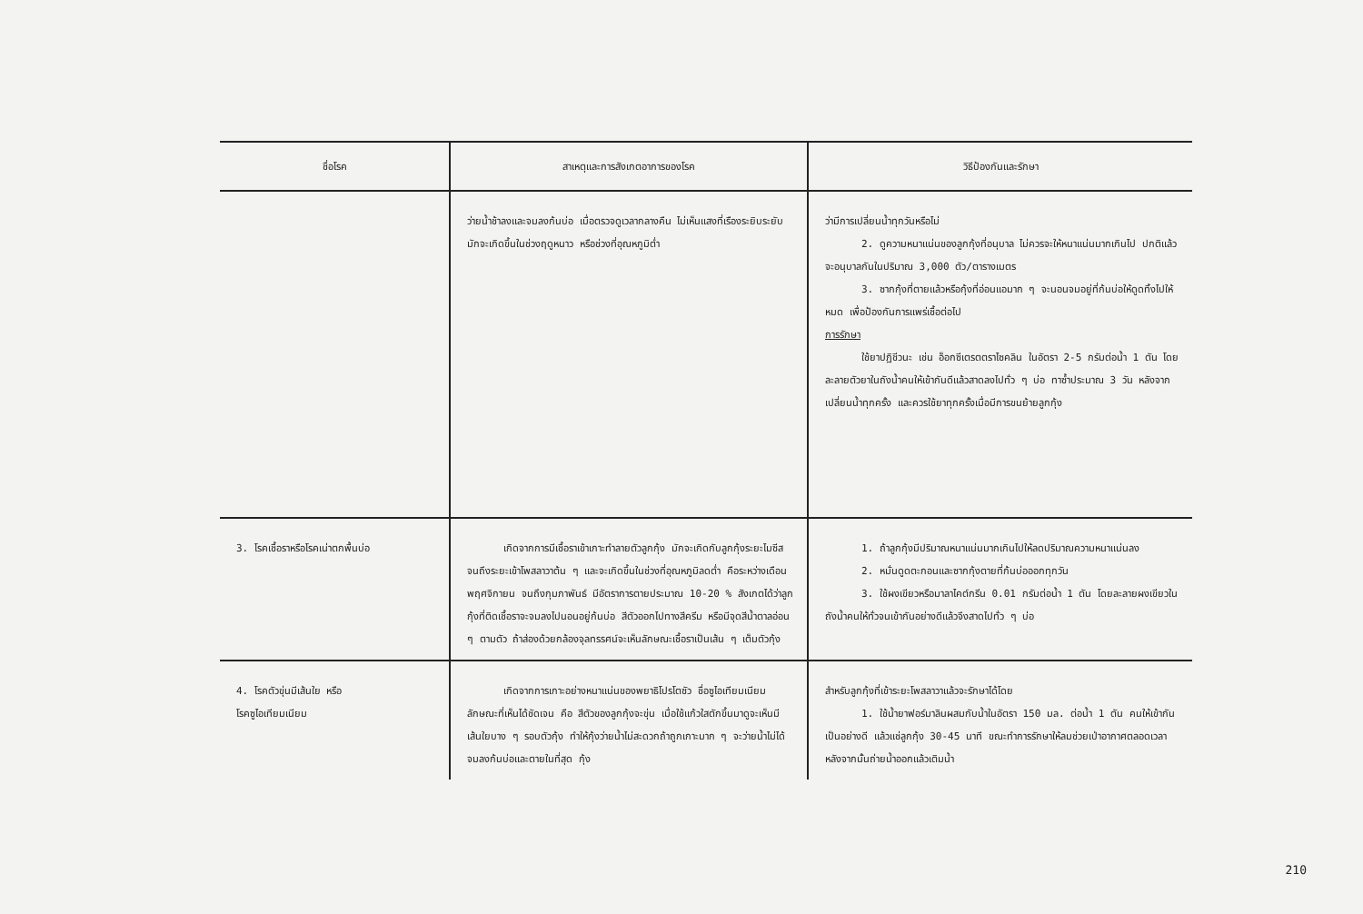| ชื่อโรค | สาเหตุและการสังเกตอาการของโรค | วิธีป้องกันและรักษา |
| --- | --- | --- |
| | ว่ายน้ำช้าลงและจมลงก้นบ่อ เมื่อตรวจดูเวลากลางคืน ไม่เห็นแสงที่เรืองระยิบระยับ มักจะเกิดขึ้นในช่วงฤดูหนาว หรือช่วงที่อุณหภูมิต่ำ | ว่ามีการเปลี่ยนน้ำทุกวันหรือไม่ 2. ดูความหนาแน่นของลูกกุ้งที่อนุบาล ไม่ควรจะให้หนาแน่นมากเกินไป ปกติแล้วจะอนุบาลกันในปริมาณ 3,000 ตัว/ตารางเมตร 3. ซากกุ้งที่ตายแล้วหรือกุ้งที่อ่อนแอมาก ๆ จะนอนจมอยู่ที่ก้นบ่อให้ดูดทิ้งไปให้หมด เพื่อป้องกันการแพร่เชื้อต่อไป การรักษา ใช้ยาปฏิชีวนะ เช่น อ็อกซีเตรตตราไซคลิน ในอัตรา 2-5 กรัมต่อน้ำ 1 ตัน โดยละลายตัวยาในถังน้ำคนให้เข้ากันดีแล้วสาดลงไปทั่ว ๆ บ่อ ทาซ้ำประมาณ 3 วัน หลังจากเปลี่ยนน้ำทุกครั้ง และควรใช้ยาทุกครั้งเมื่อมีการขนย้ายลูกกุ้ง |
| 3. โรคเชื้อราหรือโรคเน่าตกพื้นบ่อ | เกิดจากการมีเชื้อราเข้าเกาะทำลายตัวลูกกุ้ง มักจะเกิดกับลูกกุ้งระยะไมซีสจนถึงระยะเข้าโพสลาวาต้น ๆ และจะเกิดขึ้นในช่วงที่อุณหภูมิลดต่ำ คือระหว่างเดือนพฤศจิกายน จนถึงกุมภาพันธ์ มีอัตราการตายประมาณ 10-20 % สังเกตได้ว่าลูกกุ้งที่ติดเชื้อราจะจมลงไปนอนอยู่ก้นบ่อ สีตัวออกไปทางสีครีม หรือมีจุดสีน้ำตาลอ่อน ๆ ตามตัว ถ้าส่องด้วยกล้องจุลทรรศน์จะเห็นลักษณะเชื้อราเป็นเส้น ๆ เต็มตัวกุ้ง | 1. ถ้าลูกกุ้งมีปริมาณหนาแน่นมากเกินไปให้ลดปริมาณความหนาแน่นลง 2. หมั่นดูดตะกอนและซากกุ้งตายที่ก้นบ่อออกทุกวัน 3. ใช้ผงเขียวหรือมาลาไคต์กรีน 0.01 กรัมต่อน้ำ 1 ตัน โดยละลายผงเขียวในถังน้ำคนให้ทั่วจนเข้ากันอย่างดีแล้วจึงสาดไปทั่ว ๆ บ่อ |
| 4. โรคตัวขุ่นมีเส้นใย หรือ โรคซูไอเทียมเนียม | เกิดจากการเกาะอย่างหนาแน่นของพยาธิโปรโตซัว ชื่อซูไอเทียมเนียม ลักษณะที่เห็นได้ชัดเจน คือ สีตัวของลูกกุ้งจะขุ่น เมื่อใช้แก้วใสตักขึ้นมาดูจะเห็นมีเส้นใยบาง ๆ รอบตัวกุ้ง ทำให้กุ้งว่ายน้ำไม่สะดวกถ้าถูกเกาะมาก ๆ จะว่ายน้ำไม่ได้ จมลงก้นบ่อและตายในที่สุด กุ้ง | สำหรับลูกกุ้งที่เข้าระยะโพสลาวาแล้วจะรักษาได้โดย 1. ใช้น้ำยาฟอร์มาลินผสมกับน้ำในอัตรา 150 มล. ต่อน้ำ 1 ตัน คนให้เข้ากันเป็นอย่างดี แล้วแช่ลูกกุ้ง 30-45 นาที ขณะทำการรักษาให้ลมช่วยเป่าอากาศตลอดเวลา หลังจากนั้นถ่ายน้ำออกแล้วเติมน้ำ |
210